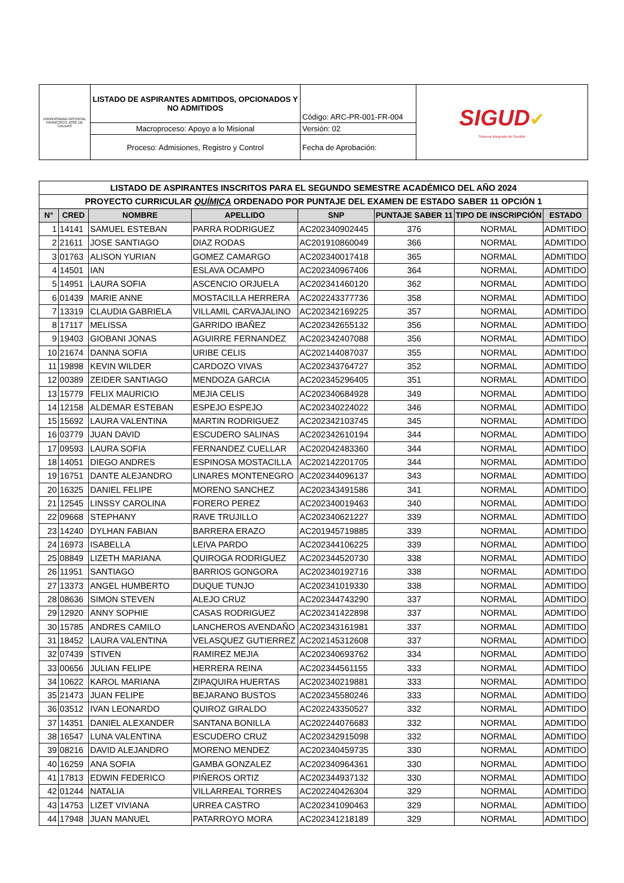| UNIVERSIDAD DISTRITAL FRANCISCO JOSÉ DE CALDAS | LISTADO DE ASPIRANTES ADMITIDOS, OPCIONADOS Y NO ADMITIDOS | Código: ARC-PR-001-FR-004 | SIGUD ✔ Sistema Integrado de Gestión |
| | Macroproceso: Apoyo a lo Misional | Versión: 02 | |
| | Proceso: Admisiones, Registro y Control | Fecha de Aprobación: | |
| LISTADO DE ASPIRANTES INSCRITOS PARA EL SEGUNDO SEMESTRE ACADÉMICO DEL AÑO 2024 | | | | | | | |
| PROYECTO CURRICULAR QUÍMICA ORDENADO POR PUNTAJE DEL EXAMEN DE ESTADO SABER 11 OPCIÓN 1 | | | | | | | |
| N° | CRED | NOMBRE | APELLIDO | SNP | PUNTAJE SABER 11 | TIPO DE INSCRIPCIÓN | ESTADO |
| 1 | 14141 | SAMUEL ESTEBAN | PARRA RODRIGUEZ | AC202340902445 | 376 | NORMAL | ADMITIDO |
| 2 | 21611 | JOSE SANTIAGO | DIAZ RODAS | AC201910860049 | 366 | NORMAL | ADMITIDO |
| 3 | 01763 | ALISON YURIAN | GOMEZ CAMARGO | AC202340017418 | 365 | NORMAL | ADMITIDO |
| 4 | 14501 | IAN | ESLAVA OCAMPO | AC202340967406 | 364 | NORMAL | ADMITIDO |
| 5 | 14951 | LAURA SOFIA | ASCENCIO ORJUELA | AC202341460120 | 362 | NORMAL | ADMITIDO |
| 6 | 01439 | MARIE ANNE | MOSTACILLA HERRERA | AC202243377736 | 358 | NORMAL | ADMITIDO |
| 7 | 13319 | CLAUDIA GABRIELA | VILLAMIL CARVAJALINO | AC202342169225 | 357 | NORMAL | ADMITIDO |
| 8 | 17117 | MELISSA | GARRIDO IBAÑEZ | AC202342655132 | 356 | NORMAL | ADMITIDO |
| 9 | 19403 | GIOBANI JONAS | AGUIRRE FERNANDEZ | AC202342407088 | 356 | NORMAL | ADMITIDO |
| 10 | 21674 | DANNA SOFIA | URIBE CELIS | AC202144087037 | 355 | NORMAL | ADMITIDO |
| 11 | 19898 | KEVIN WILDER | CARDOZO VIVAS | AC202343764727 | 352 | NORMAL | ADMITIDO |
| 12 | 00389 | ZEIDER SANTIAGO | MENDOZA GARCIA | AC202345296405 | 351 | NORMAL | ADMITIDO |
| 13 | 15779 | FELIX MAURICIO | MEJIA CELIS | AC202340684928 | 349 | NORMAL | ADMITIDO |
| 14 | 12158 | ALDEMAR ESTEBAN | ESPEJO ESPEJO | AC202340224022 | 346 | NORMAL | ADMITIDO |
| 15 | 15692 | LAURA VALENTINA | MARTIN RODRIGUEZ | AC202342103745 | 345 | NORMAL | ADMITIDO |
| 16 | 03779 | JUAN DAVID | ESCUDERO SALINAS | AC202342610194 | 344 | NORMAL | ADMITIDO |
| 17 | 09593 | LAURA SOFIA | FERNANDEZ CUELLAR | AC202042483360 | 344 | NORMAL | ADMITIDO |
| 18 | 14051 | DIEGO ANDRES | ESPINOSA MOSTACILLA | AC202142201705 | 344 | NORMAL | ADMITIDO |
| 19 | 16751 | DANTE ALEJANDRO | LINARES MONTENEGRO | AC202344096137 | 343 | NORMAL | ADMITIDO |
| 20 | 16325 | DANIEL FELIPE | MORENO SANCHEZ | AC202343491586 | 341 | NORMAL | ADMITIDO |
| 21 | 12545 | LINSSY CAROLINA | FORERO PEREZ | AC202340019463 | 340 | NORMAL | ADMITIDO |
| 22 | 09668 | STEPHANY | RAVE TRUJILLO | AC202340621227 | 339 | NORMAL | ADMITIDO |
| 23 | 14240 | DYLHAN FABIAN | BARRERA ERAZO | AC201945719885 | 339 | NORMAL | ADMITIDO |
| 24 | 16973 | ISABELLA | LEIVA PARDO | AC202344106225 | 339 | NORMAL | ADMITIDO |
| 25 | 08849 | LIZETH MARIANA | QUIROGA RODRIGUEZ | AC202344520730 | 338 | NORMAL | ADMITIDO |
| 26 | 11951 | SANTIAGO | BARRIOS GONGORA | AC202340192716 | 338 | NORMAL | ADMITIDO |
| 27 | 13373 | ANGEL HUMBERTO | DUQUE TUNJO | AC202341019330 | 338 | NORMAL | ADMITIDO |
| 28 | 08636 | SIMON STEVEN | ALEJO CRUZ | AC202344743290 | 337 | NORMAL | ADMITIDO |
| 29 | 12920 | ANNY SOPHIE | CASAS RODRIGUEZ | AC202341422898 | 337 | NORMAL | ADMITIDO |
| 30 | 15785 | ANDRES CAMILO | LANCHEROS AVENDAÑO | AC202343161981 | 337 | NORMAL | ADMITIDO |
| 31 | 18452 | LAURA VALENTINA | VELASQUEZ GUTIERREZ | AC202145312608 | 337 | NORMAL | ADMITIDO |
| 32 | 07439 | STIVEN | RAMIREZ MEJIA | AC202340693762 | 334 | NORMAL | ADMITIDO |
| 33 | 00656 | JULIAN FELIPE | HERRERA REINA | AC202344561155 | 333 | NORMAL | ADMITIDO |
| 34 | 10622 | KAROL MARIANA | ZIPAQUIRA HUERTAS | AC202340219881 | 333 | NORMAL | ADMITIDO |
| 35 | 21473 | JUAN FELIPE | BEJARANO BUSTOS | AC202345580246 | 333 | NORMAL | ADMITIDO |
| 36 | 03512 | IVAN LEONARDO | QUIROZ GIRALDO | AC202243350527 | 332 | NORMAL | ADMITIDO |
| 37 | 14351 | DANIEL ALEXANDER | SANTANA BONILLA | AC202244076683 | 332 | NORMAL | ADMITIDO |
| 38 | 16547 | LUNA VALENTINA | ESCUDERO CRUZ | AC202342915098 | 332 | NORMAL | ADMITIDO |
| 39 | 08216 | DAVID ALEJANDRO | MORENO MENDEZ | AC202340459735 | 330 | NORMAL | ADMITIDO |
| 40 | 16259 | ANA SOFIA | GAMBA GONZALEZ | AC202340964361 | 330 | NORMAL | ADMITIDO |
| 41 | 17813 | EDWIN FEDERICO | PIÑEROS ORTIZ | AC202344937132 | 330 | NORMAL | ADMITIDO |
| 42 | 01244 | NATALIA | VILLARREAL TORRES | AC202240426304 | 329 | NORMAL | ADMITIDO |
| 43 | 14753 | LIZET VIVIANA | URREA CASTRO | AC202341090463 | 329 | NORMAL | ADMITIDO |
| 44 | 17948 | JUAN MANUEL | PATARROYO MORA | AC202341218189 | 329 | NORMAL | ADMITIDO |